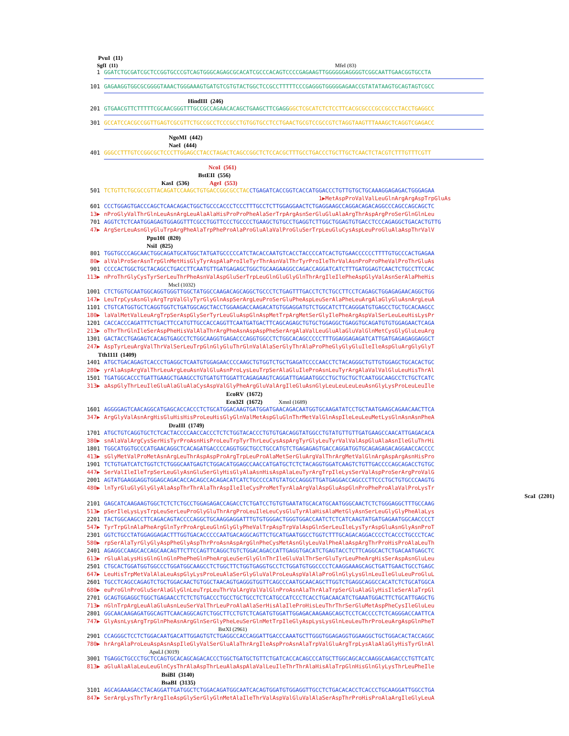PvuI (11)
SgfI (11) MfeI (83)
1 GGATCTGCGATCGCTCCGGTGCCCGTCAGTGGGCAGAGCGCACATCGCCCACAGTCCCCGAGAAGTTGGGGGGAGGGGTCGGCAATTGAACGGTGCCTA
101 GAGAAGGTGGCGCGGGGTAAACTGGGAAAGTGATGTCGTGTACTGGCTCCGCCTTTTTCCCGAGGGTGGGGGAGAACCGTATATAAGTGCAGTAGTCGCC
HindIII (246)
201 GTGAACGTTCTTTTTCGCAACGGGTTTGCCGCCAGAACACAGCTGAAGCTTCGAGG GGCTCGCATCTCTCCTTCACGCGCCCGCCGCCCTACCTGAGGCC
301 GCCATCCACGCCGGTTGAGTCGCGTTCTGCCGCCTCCCGCCTGTGGTGCCTCCTGAACTGCGTCCGCCGTCTAGGTAAGTTTAAAGCTCAGGTCGAGACC
NgoMI (442)
NaeI (444)
401 GGGCCTTTGTCCGGCGCTCCCTTGGAGCCTACCTAGACTCAGCCGGCTCTCCACGCTTTGCCTGACCCTGCTTGCTCAACTCTACGTCTTTGTTTCGTT
NcoI (561)
BstEII (556)
KasI (536) AgeI (553)
501 TCTGTTCTGCGCCGTTACAGATCCAAGCTGTGACCGGCGCCTAC CTGAGATCACCGGTCACCATGGACCCTGTTGTGCTGCAAAGGAGAGACTGGGAGAA
1▶MetAspProValValLeuGlnArgArgAspTrpGluAs
601 CCCTGGAGTGACCCAGCTCAACAGACTGGCTGCCCACCCTCCCTTTGCCTCTTGGAGGAACTCTGAGGAAGCCAGGACAGACAGGCCCAGCCAGCAGCTC
13▶ nProGlyValThrGlnLeuAsnArgLeuAlaAlaHisProProPheAlaSerTrpArgAsnSerGluGluAlaArgThrAspArgProSerGlnGlnLeu
701 AGGTCTCTCAATGGAGAGTGGAGGTTTCGCCTGGTTCCCTGCCCCTGAAGCTGTGCCTGAGGTCTTGGCTGGAGTGTGACCTCCCAGAGGCTGACACTGTTG
47▶ ArgSerLeuAsnGlyGluTrpArgPheAlaTrpPheProAlaProGluAlaValProGluSerTrpLeuGluCysAspLeuProGluAlaAspThrValV
Ppu10I (820)
NsiI (825)
801 TGGTGCCCAGCAACTGGCAGATGCATGGCTATGATGCCCCCATCTACACCAATGTCACCTACCCCATCACTGTGAACCCCCCTTTTGTGCCCACTGAGAA
80▶ alValProSerAsnTrpGlnMetHisGlyTyrAspAlaProIleTyrThrAsnValThrTyrProIleThrValAsnProProPheValProThrGluAs
901 CCCCACTGGCTGCTACAGCCTGACCTTCAATGTTGATGAGAGCTGGCTGCAAGAAGGCCAGACCAGGATCATCTTTGATGGAGTCAACTCTGCCTTCCAC
113▶ nProThrGlyCysTyrSerLeuThrPheAsnValAspGluSerTrpLeuGlnGluGlyGlnThrArgIleIlePheAspGlyValAsnSerAlaPheHis
MscI (1032)
1001 CTCTGGTGCAATGGCAGGTGGGTTGGCTATGGCCAAGACAGCAGGCTGCCCTCTGAGTTTGACCTCTCTGCCTTCCTCAGAGCTGGAGAGAACAGGCTGG
147▶ LeuTrpCysAsnGlyArgTrpValGlyTyrGlyGlnAspSerArgLeuProSerGluPheAspLeuSerAlaPheLeuArgAlaGlyGluAsnArgLeuA
1101 CTGTCATGGTGCTCAGGTGGTCTGATGGCAGCTACCTGGAAGACCAAGACATGTGGAGGATGTCTGGCATCTTCAGGGATGTGAGCCTGCTGCACAAGCC
180▶ laValMetValLeuArgTrpSerAspGlySerTyrLeuGluAspGlnAspMetTrpArgMetSerGlyIlePheArgAspValSerLeuLeuHisLysPr
1201 CACCACCCAGATTTCTGACTTCCATGTTGCCACCAGGTTCAATGATGACTTCAGCAGAGCTGTGCTGGAGGCTGAGGTGCAGATGTGTGGAGAACTCAGA
213▶ oThrThrGlnIleSerAspPheHisValAlaThrArgPheAsnAspAspPheSerArgAlaValLeuGluAlaGluValGlnMetCysGlyGluLeuArg
1301 GACTACCTGAGAGTCACAGTGAGCCTCTGGCAAGGTGAGACCCAGGTGGCCTCTGGCACAGCCCCCTTTGGAGGAGAGATCATTGATGAGAGAGGAGGCT
247▶ AspTyrLeuArgValThrValSerLeuTrpGlnGlyGluThrGlnValAlaSerGlyThrAlaProPheGlyGlyGluIleIleAspGluArgGlyGlyT
Tth111I (1409)
1401 ATGCTGACAGAGTCACCCTGAGGCTCAATGTGGAGAACCCCAAGCTGTGGTCTGCTGAGATCCCCAACCTCTACAGGGCTGTTGTGGAGCTGCACACTGC
280▶ yrAlaAspArgValThrLeuArgLeuAsnValGluAsnProLysLeuTrpSerAlaGluIleProAsnLeuTyrArgAlaValValGluLeuHisThrAl
1501 TGATGGCACCCTGATTGAAGCTGAAGCCTGTGATGTTGGATTCAGAGAAGTCAGGATTGAGAATGGCCTGCTGCTGCTCAATGGCAAGCCTCTGCTCATC
313▶ aAspGlyThrLeuIleGluAlaGluAlaCysAspValGlyPheArgGluValArgIleGluAsnGlyLeuLeuLeuLeuAsnGlyLysProLeuLeuIle
EcoRV (1672)
Eco32I (1672) XmnI (1689)
1601 AGGGGAGTCAACAGGCATGAGCACCACCCTCTGCATGGACAAGTGATGGATGAACAGACAATGGTGCAAGATATCCTGCTAATGAAGCAGAACAACTTCA
347▶ ArgGlyValAsnArgHisGluHisHisProLeuHisGlyGlnValMetAspGluGlnThrMetValGlnAspIleLeuLeuMetLysGlnAsnAsnPheA
DraIII (1749)
1701 ATGCTGTCAGGTGCTCTCACTACCCCAACCACCCTCTCTGGTACACCCTGTGTGACAGGTATGGCCTGTATGTTGTTGATGAAGCCAACATTGAGACACA
380▶ snAlaValArgCysSerHisTyrProAsnHisProLeuTrpTyrThrLeuCysAspArgTyrGlyLeuTyrValValAspGluAlaAsnIleGluThrHi
1801 TGGCATGGTGCCCATGAACAGGCTCACAGATGACCCCAGGTGGCTGCCTGCCATGTCTGAGAGAGTGACCAGGATGGTGCAGAGAGACAGGAACCACCCC
413▶ sGlyMetValProMetAsnArgLeuThrAspAspProArgTrpLeuProAlaMetSerGluArgValThrArgMetValGlnArgAspArgAsnHisPro
1901 TCTGTGATCATCTGGTCTCTGGGCAATGAGTCTGGACATGGAGCCAACCATGATGCTCTCTACAGGTGGATCAAGTCTGTTGACCCCAGCAGACCTGTGC
447▶ SerValIleIleTrpSerLeuGlyAsnGluSerGlyHisGlyAlaAsnHisAspAlaLeuTyrArgTrpIleLysSerValAspProSerArgProValG
2001 AGTATGAAGGAGGTGGAGCAGACACCACAGCCACAGACATCATCTGCCCCATGTATGCCAGGGTTGATGAGGACCAGCCCTTCCCTGCTGTGCCCAAGTG
480▶ lnTyrGluGlyGlyGlyAlaAspThrThrAlaThrAspIleIleCysProMetTyrAlaArgValAspGluAspGlnProPheProAlaValProLysTr
ScaI (2201)
2101 GAGCATCAAGAAGTGGCTCTCTCTGCCTGGAGAGACCAGACCTCTGATCCTGTGTGAATATGCACATGCAATGGGCAACTCTCTGGGAGGCTTTGCCAAG
513▶ pSerIleLysLysTrpLeuSerLeuProGlyGluThrArgProLeuIleLeuCysGluTyrAlaHisAlaMetGlyAsnSerLeuGlyGlyPheAlaLys
2201 TACTGGCAAGCCTTCAGACAGTACCCCAGGCTGCAAGGAGGATTTGTGTGGGACTGGGTGGACCAATCTCTCATCAAGTATGATGAGAATGGCAACCCCT
547▶ TyrTrpGlnAlaPheArgGlnTyrProArgLeuGlnGlyGlyPheValTrpAspTrpValAspGlnSerLeuIleLysTyrAspGluAsnGlyAsnProT
2301 GGTCTGCCTATGGAGGAGACTTTGGTGACACCCCCAATGACAGGCAGTTCTGCATGAATGGCCTGGTCTTTGCAGACAGGACCCCTCACCCTGCCCTCAC
580▶ rpSerAlaTyrGlyGlyAspPheGlyAspThrProAsnAspArgGlnPheCysMetAsnGlyLeuValPheAlaAspArgThrProHisProAlaLeuTh
2401 AGAGGCCAAGCACCAGCAACAGTTCTTCCAGTTCAGGCTGTCTGGACAGACCATTGAGGTGACATCTGAGTACCTCTTCAGGCACTCTGACAATGAGCTC
613▶ rGluAlaLysHisGlnGlnGlnPhePheGlnPheArgLeuSerGlyGlnThrIleGluValThrSerGluTyrLeuPheArgHisSerAspAsnGluLeu
2501 CTGCACTGGATGGTGGCCCTGGATGGCAAGCCTCTGGCTTCTGGTGAGGTGCCTCTGGATGTGGCCCCTCAAGGAAAGCAGCTGATTGAACTGCCTGAGC
647▶ LeuHisTrpMetValAlaLeuAspGlyLysProLeuAlaSerGlyGluValProLeuAspValAlaProGlnGlyLysGlnLeuIleGluLeuProGluL
2601 TGCCTCAGCCAGAGTCTGCTGGACAACTGTGGCTAACAGTGAGGGTGGTTCAGCCCAATGCAACAGCTTGGTCTGAGGCAGGCCACATCTCTGCATGGCA
680▶ euProGlnProGluSerAlaGlyGlnLeuTrpLeuThrValArgValValGlnProAsnAlaThrAlaTrpSerGluAlaGlyHisIleSerAlaTrpGl
2701 GCAGTGGAGGCTGGCTGAGAACCTCTCTGTGACCCTGCCTGCTGCCTCTCATGCCATCCCTCACCTGACAACATCTGAAATGGACTTCTGCATTGAGCTG
713▶ nGlnTrpArgLeuAlaGluAsnLeuSerValThrLeuProAlaAlaSerHisAlaIleProHisLeuThrThrSerGluMetAspPheCysIleGluLeu
2801 GGCAACAAGAGATGGCAGTTCAACAGGCAGTCTGGCTTCCTGTCTCAGATGTGGATTGGAGACAAGAAGCAGCTCCTCACCCCTCTCAGGGACCAATTCA
747▶ GlyAsnLysArgTrpGlnPheAsnArgGlnSerGlyPheLeuSerGlnMetTrpIleGlyAspLysLysGlnLeuLeuThrProLeuArgAspGlnPheT
BstXI (2961)
2901 CCAGGGCTCCTCTGGACAATGACATTGGAGTGTCTGAGGCCACCAGGATTGACCCAAATGCTTGGGTGGAGAGGTGGAAGGCTGCTGGACACTACCAGGC
780▶ hrArgAlaProLeuAspAsnAspIleGlyValSerGluAlaThrArgIleAspProAsnAlaTrpValGluArgTrpLysAlaAlaGlyHisTyrGlnAl
ApaLI (3019)
3001 TGAGGCTGCCCTGCTCCAGTGCACAGCAGACACCCTGGCTGATGCTGTTCTGATCACCACAGCCCATGCTTGGCAGCACCAAGGCAAGACCCTGTTCATC
813▶ aGluAlaAlaLeuLeuGlnCysThrAlaAspThrLeuAlaAspAlaValLeuIleThrThrAlaHisAlaTrpGlnHisGlnGlyLysThrLeuPheIle
BsiBI (3140)
BsaBI (3135)
3101 AGCAGAAAGACCTACAGGATTGATGGCTCTGGACAGATGGCAATCACAGTGGATGTGGAGGTTGCCTCTGACACACCTCACCCTGCAAGGATTGGCCTGA
847▶ SerArgLysThrTyrArgIleAspGlySerGlyGlnMetAlaIleThrValAspValGluValAlaSerAspThrProHisProAlaArgIleGlyLeuA